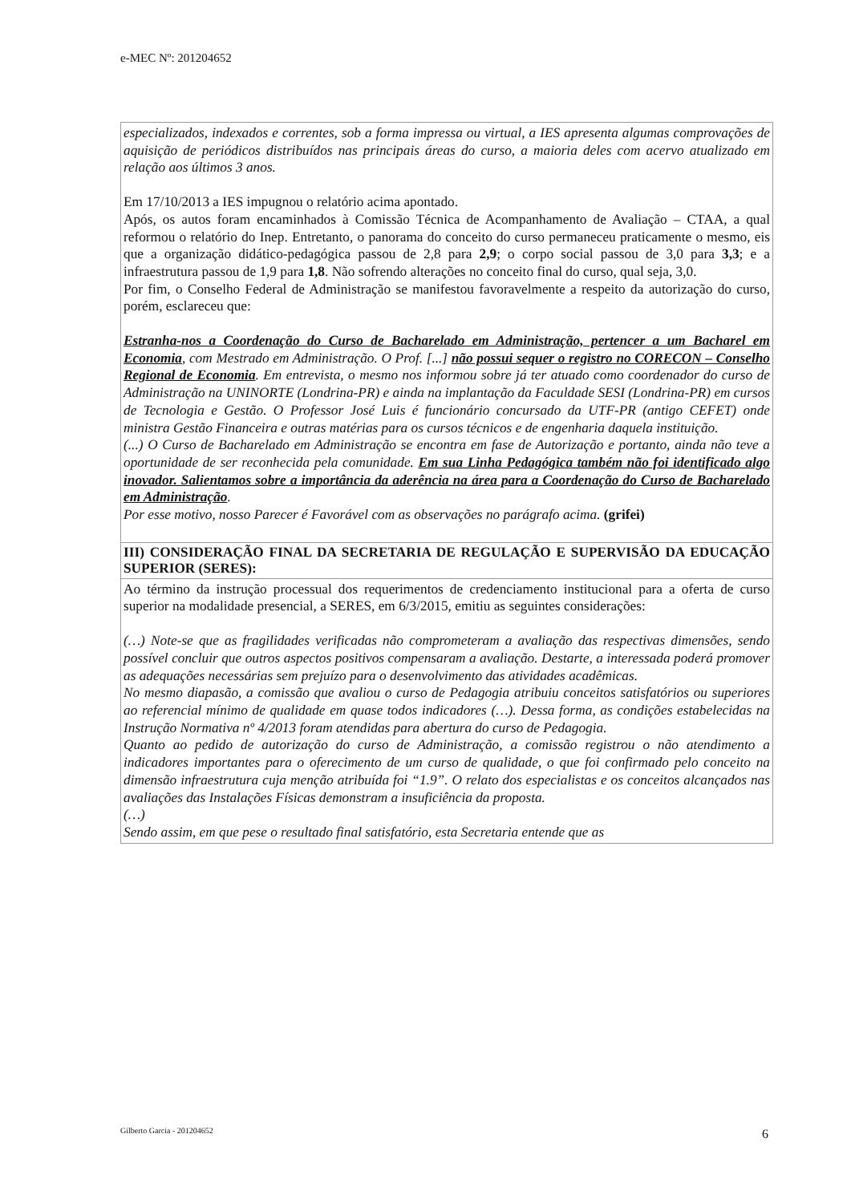e-MEC Nº: 201204652
especializados, indexados e correntes, sob a forma impressa ou virtual, a IES apresenta algumas comprovações de aquisição de periódicos distribuídos nas principais áreas do curso, a maioria deles com acervo atualizado em relação aos últimos 3 anos.
Em 17/10/2013 a IES impugnou o relatório acima apontado.
Após, os autos foram encaminhados à Comissão Técnica de Acompanhamento de Avaliação – CTAA, a qual reformou o relatório do Inep. Entretanto, o panorama do conceito do curso permaneceu praticamente o mesmo, eis que a organização didático-pedagógica passou de 2,8 para 2,9; o corpo social passou de 3,0 para 3,3; e a infraestrutura passou de 1,9 para 1,8. Não sofrendo alterações no conceito final do curso, qual seja, 3,0.
Por fim, o Conselho Federal de Administração se manifestou favoravelmente a respeito da autorização do curso, porém, esclareceu que:
Estranha-nos a Coordenação do Curso de Bacharelado em Administração, pertencer a um Bacharel em Economia, com Mestrado em Administração. O Prof. [...] não possui sequer o registro no CORECON – Conselho Regional de Economia. Em entrevista, o mesmo nos informou sobre já ter atuado como coordenador do curso de Administração na UNINORTE (Londrina-PR) e ainda na implantação da Faculdade SESI (Londrina-PR) em cursos de Tecnologia e Gestão. O Professor José Luis é funcionário concursado da UTF-PR (antigo CEFET) onde ministra Gestão Financeira e outras matérias para os cursos técnicos e de engenharia daquela instituição.
(...) O Curso de Bacharelado em Administração se encontra em fase de Autorização e portanto, ainda não teve a oportunidade de ser reconhecida pela comunidade. Em sua Linha Pedagógica também não foi identificado algo inovador. Salientamos sobre a importância da aderência na área para a Coordenação do Curso de Bacharelado em Administração.
Por esse motivo, nosso Parecer é Favorável com as observações no parágrafo acima. (grifei)
III) CONSIDERAÇÃO FINAL DA SECRETARIA DE REGULAÇÃO E SUPERVISÃO DA EDUCAÇÃO SUPERIOR (SERES):
Ao término da instrução processual dos requerimentos de credenciamento institucional para a oferta de curso superior na modalidade presencial, a SERES, em 6/3/2015, emitiu as seguintes considerações:
(…) Note-se que as fragilidades verificadas não comprometeram a avaliação das respectivas dimensões, sendo possível concluir que outros aspectos positivos compensaram a avaliação. Destarte, a interessada poderá promover as adequações necessárias sem prejuízo para o desenvolvimento das atividades acadêmicas.
No mesmo diapasão, a comissão que avaliou o curso de Pedagogia atribuiu conceitos satisfatórios ou superiores ao referencial mínimo de qualidade em quase todos indicadores (…). Dessa forma, as condições estabelecidas na Instrução Normativa nº 4/2013 foram atendidas para abertura do curso de Pedagogia.
Quanto ao pedido de autorização do curso de Administração, a comissão registrou o não atendimento a indicadores importantes para o oferecimento de um curso de qualidade, o que foi confirmado pelo conceito na dimensão infraestrutura cuja menção atribuída foi “1.9”. O relato dos especialistas e os conceitos alcançados nas avaliações das Instalações Físicas demonstram a insuficiência da proposta.
(…)
Sendo assim, em que pese o resultado final satisfatório, esta Secretaria entende que as
Gilberto Garcia - 201204652 6